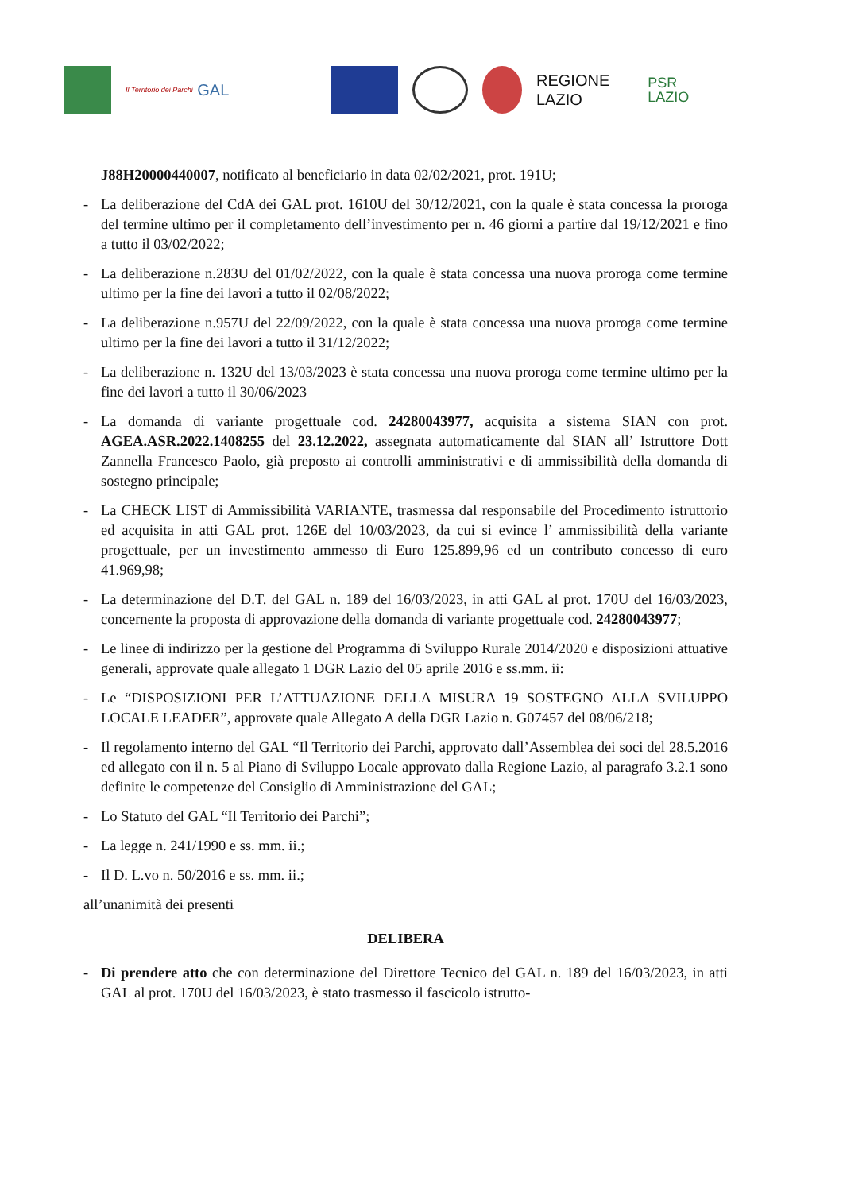Il Territorio dei Parchi GAL
REGIONE
LAZIO
PSR
LAZIO
J88H20000440007, notificato al beneficiario in data 02/02/2021, prot. 191U;
- La deliberazione del CdA dei GAL prot. 1610U del 30/12/2021, con la quale è stata concessa la proroga del termine ultimo per il completamento dell’investimento per n. 46 giorni a partire dal 19/12/2021 e fino a tutto il 03/02/2022;
- La deliberazione n.283U del 01/02/2022, con la quale è stata concessa una nuova proroga come termine ultimo per la fine dei lavori a tutto il 02/08/2022;
- La deliberazione n.957U del 22/09/2022, con la quale è stata concessa una nuova proroga come termine ultimo per la fine dei lavori a tutto il 31/12/2022;
- La deliberazione n. 132U del 13/03/2023 è stata concessa una nuova proroga come termine ultimo per la fine dei lavori a tutto il 30/06/2023
- La domanda di variante progettuale cod. 24280043977, acquisita a sistema SIAN con prot. AGEA.ASR.2022.1408255 del 23.12.2022, assegnata automaticamente dal SIAN all’ Istruttore Dott Zannella Francesco Paolo, già preposto ai controlli amministrativi e di ammissibilità della domanda di sostegno principale;
- La CHECK LIST di Ammissibilità VARIANTE, trasmessa dal responsabile del Procedimento istruttorio ed acquisita in atti GAL prot. 126E del 10/03/2023, da cui si evince l’ ammissibilità della variante progettuale, per un investimento ammesso di Euro 125.899,96 ed un contributo concesso di euro 41.969,98;
- La determinazione del D.T. del GAL n. 189 del 16/03/2023, in atti GAL al prot. 170U del 16/03/2023, concernente la proposta di approvazione della domanda di variante progettuale cod. 24280043977;
- Le linee di indirizzo per la gestione del Programma di Sviluppo Rurale 2014/2020 e disposizioni attuative generali, approvate quale allegato 1 DGR Lazio del 05 aprile 2016 e ss.mm. ii:
- Le “DISPOSIZIONI PER L’ATTUAZIONE DELLA MISURA 19 SOSTEGNO ALLA SVILUPPO LOCALE LEADER”, approvate quale Allegato A della DGR Lazio n. G07457 del 08/06/218;
- Il regolamento interno del GAL “Il Territorio dei Parchi, approvato dall’Assemblea dei soci del 28.5.2016 ed allegato con il n. 5 al Piano di Sviluppo Locale approvato dalla Regione Lazio, al paragrafo 3.2.1 sono definite le competenze del Consiglio di Amministrazione del GAL;
- Lo Statuto del GAL “Il Territorio dei Parchi”;
- La legge n. 241/1990 e ss. mm. ii.;
- Il D. L.vo n. 50/2016 e ss. mm. ii.;
all’unanimità dei presenti
DELIBERA
- Di prendere atto che con determinazione del Direttore Tecnico del GAL n. 189 del 16/03/2023, in atti GAL al prot. 170U del 16/03/2023, è stato trasmesso il fascicolo istrutto-